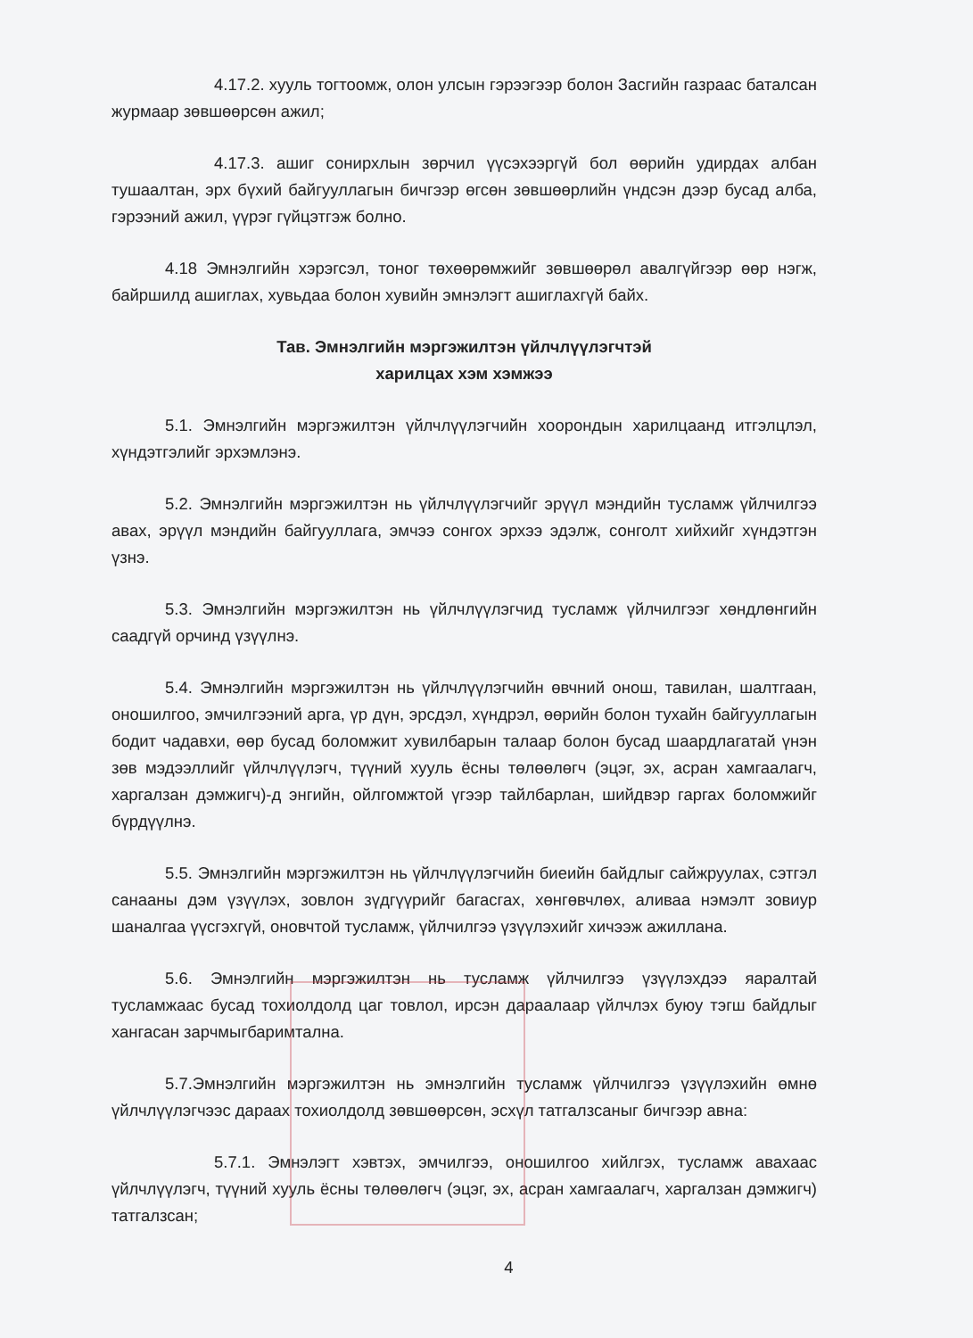4.17.2. хууль тогтоомж, олон улсын гэрээгээр болон Засгийн газраас баталсан журмаар зөвшөөрсөн ажил;
4.17.3. ашиг сонирхлын зөрчил үүсэхээргүй бол өөрийн удирдах албан тушаалтан, эрх бүхий байгууллагын бичгээр өгсөн зөвшөөрлийн үндсэн дээр бусад алба, гэрээний ажил, үүрэг гүйцэтгэж болно.
4.18 Эмнэлгийн хэрэгсэл, тоног төхөөрөмжийг зөвшөөрөл авалгүйгээр өөр нэгж, байршилд ашиглах, хувьдаа болон хувийн эмнэлэгт ашиглахгүй байх.
Тав. Эмнэлгийн мэргэжилтэн үйлчлүүлэгчтэй
харилцах хэм хэмжээ
5.1. Эмнэлгийн мэргэжилтэн үйлчлүүлэгчийн хоорондын харилцаанд итгэлцлэл, хүндэтгэлийг эрхэмлэнэ.
5.2. Эмнэлгийн мэргэжилтэн нь үйлчлүүлэгчийг эрүүл мэндийн тусламж үйлчилгээ авах, эрүүл мэндийн байгууллага, эмчээ сонгох эрхээ эдэлж, сонголт хийхийг хүндэтгэн үзнэ.
5.3. Эмнэлгийн мэргэжилтэн нь үйлчлүүлэгчид тусламж үйлчилгээг хөндлөнгийн саадгүй орчинд үзүүлнэ.
5.4. Эмнэлгийн мэргэжилтэн нь үйлчлүүлэгчийн өвчний онош, тавилан, шалтгаан, оношилгоо, эмчилгээний арга, үр дүн, эрсдэл, хүндрэл, өөрийн болон тухайн байгууллагын бодит чадавхи, өөр бусад боломжит хувилбарын талаар болон бусад шаардлагатай үнэн зөв мэдээллийг үйлчлүүлэгч, түүний хууль ёсны төлөөлөгч (эцэг, эх, асран хамгаалагч, харгалзан дэмжигч)-д энгийн, ойлгомжтой үгээр тайлбарлан, шийдвэр гаргах боломжийг бүрдүүлнэ.
5.5. Эмнэлгийн мэргэжилтэн нь үйлчлүүлэгчийн биеийн байдлыг сайжруулах, сэтгэл санааны дэм үзүүлэх, зовлон зүдгүүрийг багасгах, хөнгөвчлөх, аливаа нэмэлт зовиур шаналгаа үүсгэхгүй, оновчтой тусламж, үйлчилгээ үзүүлэхийг хичээж ажиллана.
5.6. Эмнэлгийн мэргэжилтэн нь тусламж үйлчилгээ үзүүлэхдээ яаралтай тусламжаас бусад тохиолдолд цаг товлол, ирсэн дараалаар үйлчлэх буюу тэгш байдлыг хангасан зарчмыгбаримтална.
5.7.Эмнэлгийн мэргэжилтэн нь эмнэлгийн тусламж үйлчилгээ үзүүлэхийн өмнө үйлчлүүлэгчээс дараах тохиолдолд зөвшөөрсөн, эсхүл татгалзсаныг бичгээр авна:
5.7.1. Эмнэлэгт хэвтэх, эмчилгээ, оношилгоо хийлгэх, тусламж авахаас үйлчлүүлэгч, түүний хууль ёсны төлөөлөгч (эцэг, эх, асран хамгаалагч, харгалзан дэмжигч) татгалзсан;
4